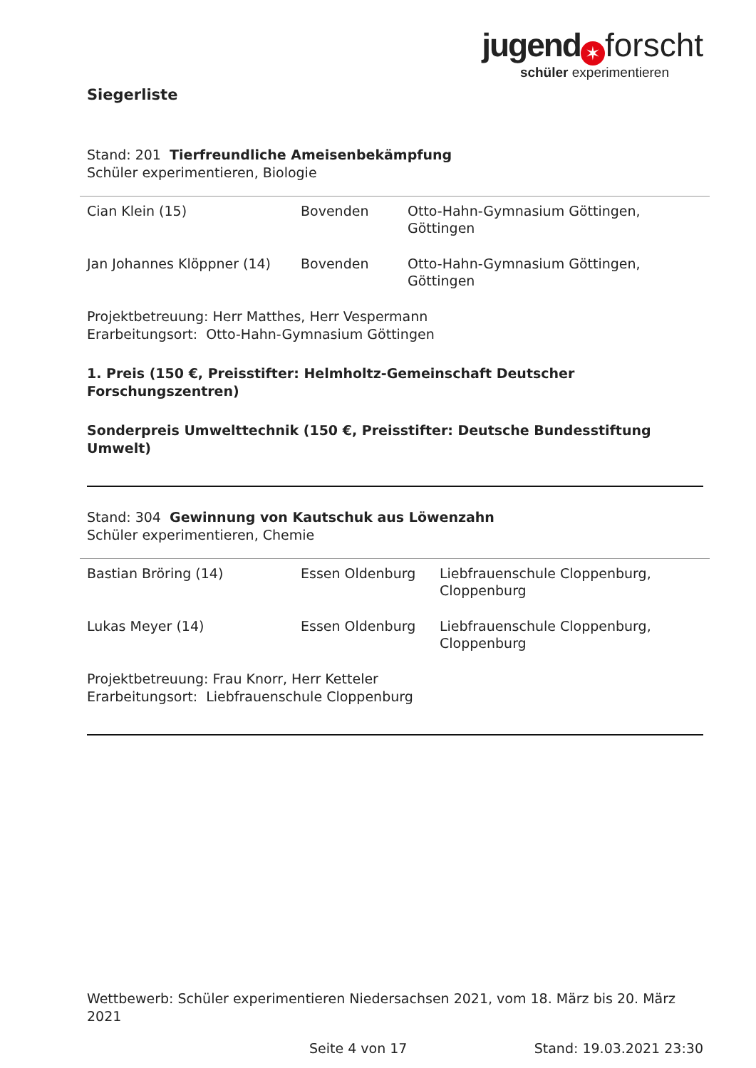jugend ✶ forscht
schüler experimentieren
Siegerliste
Stand: 201 Tierfreundliche Ameisenbekämpfung
Schüler experimentieren, Biologie
| Cian Klein (15) | Bovenden | Otto-Hahn-Gymnasium Göttingen, Göttingen |
| Jan Johannes Klöppner (14) | Bovenden | Otto-Hahn-Gymnasium Göttingen, Göttingen |
Projektbetreuung: Herr Matthes, Herr Vespermann
Erarbeitungsort: Otto-Hahn-Gymnasium Göttingen
1. Preis (150 €, Preisstifter: Helmholtz-Gemeinschaft Deutscher Forschungszentren)
Sonderpreis Umwelttechnik (150 €, Preisstifter: Deutsche Bundesstiftung Umwelt)
Stand: 304 Gewinnung von Kautschuk aus Löwenzahn
Schüler experimentieren, Chemie
| Bastian Bröring (14) | Essen Oldenburg | Liebfrauenschule Cloppenburg, Cloppenburg |
| Lukas Meyer (14) | Essen Oldenburg | Liebfrauenschule Cloppenburg, Cloppenburg |
Projektbetreuung: Frau Knorr, Herr Ketteler
Erarbeitungsort: Liebfrauenschule Cloppenburg
Wettbewerb: Schüler experimentieren Niedersachsen 2021, vom 18. März bis 20. März 2021
Seite 4 von 17 Stand: 19.03.2021 23:30